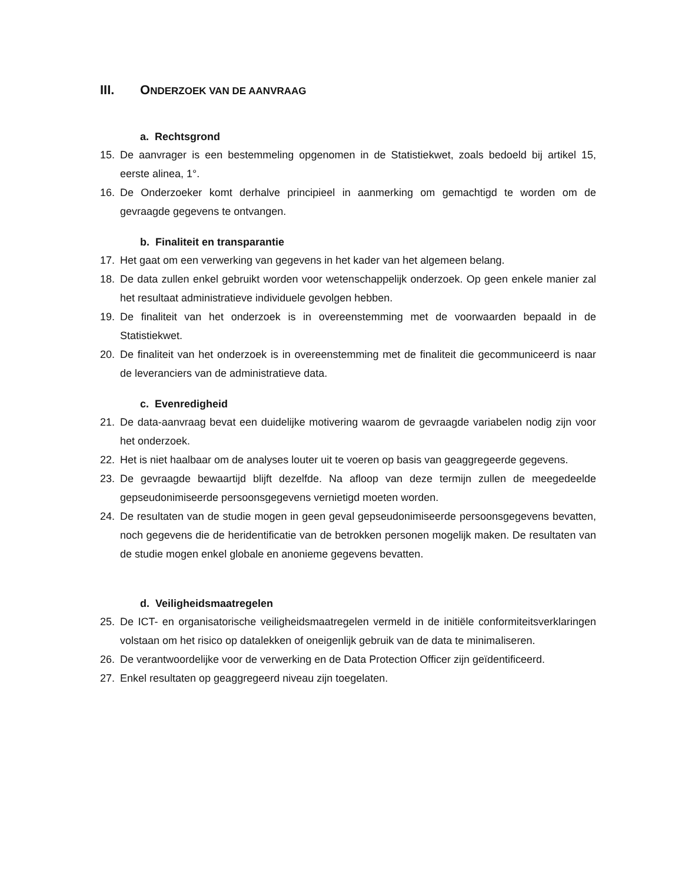III. ONDERZOEK VAN DE AANVRAAG
a. Rechtsgrond
15. De aanvrager is een bestemmeling opgenomen in de Statistiekwet, zoals bedoeld bij artikel 15, eerste alinea, 1°.
16. De Onderzoeker komt derhalve principieel in aanmerking om gemachtigd te worden om de gevraagde gegevens te ontvangen.
b. Finaliteit en transparantie
17. Het gaat om een verwerking van gegevens in het kader van het algemeen belang.
18. De data zullen enkel gebruikt worden voor wetenschappelijk onderzoek. Op geen enkele manier zal het resultaat administratieve individuele gevolgen hebben.
19. De finaliteit van het onderzoek is in overeenstemming met de voorwaarden bepaald in de Statistiekwet.
20. De finaliteit van het onderzoek is in overeenstemming met de finaliteit die gecommuniceerd is naar de leveranciers van de administratieve data.
c. Evenredigheid
21. De data-aanvraag bevat een duidelijke motivering waarom de gevraagde variabelen nodig zijn voor het onderzoek.
22. Het is niet haalbaar om de analyses louter uit te voeren op basis van geaggregeerde gegevens.
23. De gevraagde bewaartijd blijft dezelfde. Na afloop van deze termijn zullen de meegedeelde gepseudonimiseerde persoonsgegevens vernietigd moeten worden.
24. De resultaten van de studie mogen in geen geval gepseudonimiseerde persoonsgegevens bevatten, noch gegevens die de heridentificatie van de betrokken personen mogelijk maken. De resultaten van de studie mogen enkel globale en anonieme gegevens bevatten.
d. Veiligheidsmaatregelen
25. De ICT- en organisatorische veiligheidsmaatregelen vermeld in de initiële conformiteitsverklaringen volstaan om het risico op datalekken of oneigenlijk gebruik van de data te minimaliseren.
26. De verantwoordelijke voor de verwerking en de Data Protection Officer zijn geïdentificeerd.
27. Enkel resultaten op geaggregeerd niveau zijn toegelaten.